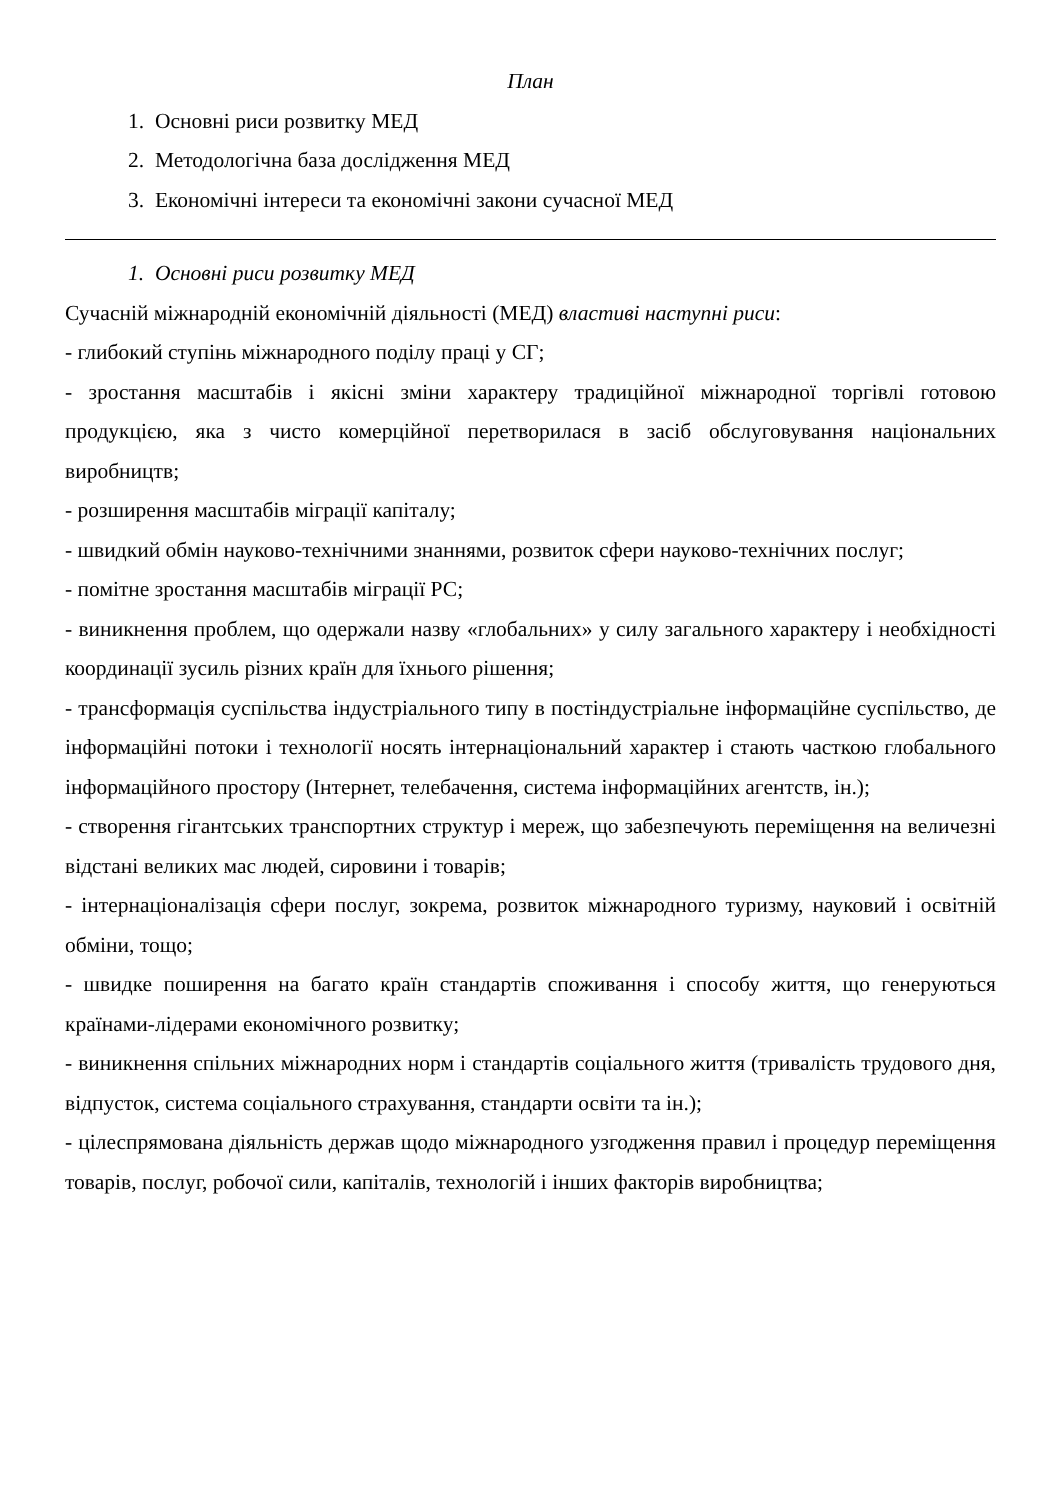План
1. Основні риси розвитку МЕД
2. Методологічна база дослідження МЕД
3. Економічні інтереси та економічні закони сучасної МЕД
1. Основні риси розвитку МЕД
Сучасній міжнародній економічній діяльності (МЕД) властиві наступні риси:
- глибокий ступінь міжнародного поділу праці у СГ;
- зростання масштабів і якісні зміни характеру традиційної міжнародної торгівлі готовою продукцією, яка з чисто комерційної перетворилася в засіб обслуговування національних виробництв;
- розширення масштабів міграції капіталу;
- швидкий обмін науково-технічними знаннями, розвиток сфери науково-технічних послуг;
- помітне зростання масштабів міграції РС;
- виникнення проблем, що одержали назву «глобальних» у силу загального характеру і необхідності координації зусиль різних країн для їхнього рішення;
- трансформація суспільства індустріального типу в постіндустріальне інформаційне суспільство, де інформаційні потоки і технології носять інтернаціональний характер і стають часткою глобального інформаційного простору (Інтернет, телебачення, система інформаційних агентств, ін.);
- створення гігантських транспортних структур і мереж, що забезпечують переміщення на величезні відстані великих мас людей, сировини і товарів;
- інтернаціоналізація сфери послуг, зокрема, розвиток міжнародного туризму, науковий і освітній обміни, тощо;
- швидке поширення на багато країн стандартів споживання і способу життя, що генеруються країнами-лідерами економічного розвитку;
- виникнення спільних міжнародних норм і стандартів соціального життя (тривалість трудового дня, відпусток, система соціального страхування, стандарти освіти та ін.);
- цілеспрямована діяльність держав щодо міжнародного узгодження правил і процедур переміщення товарів, послуг, робочої сили, капіталів, технологій і інших факторів виробництва;